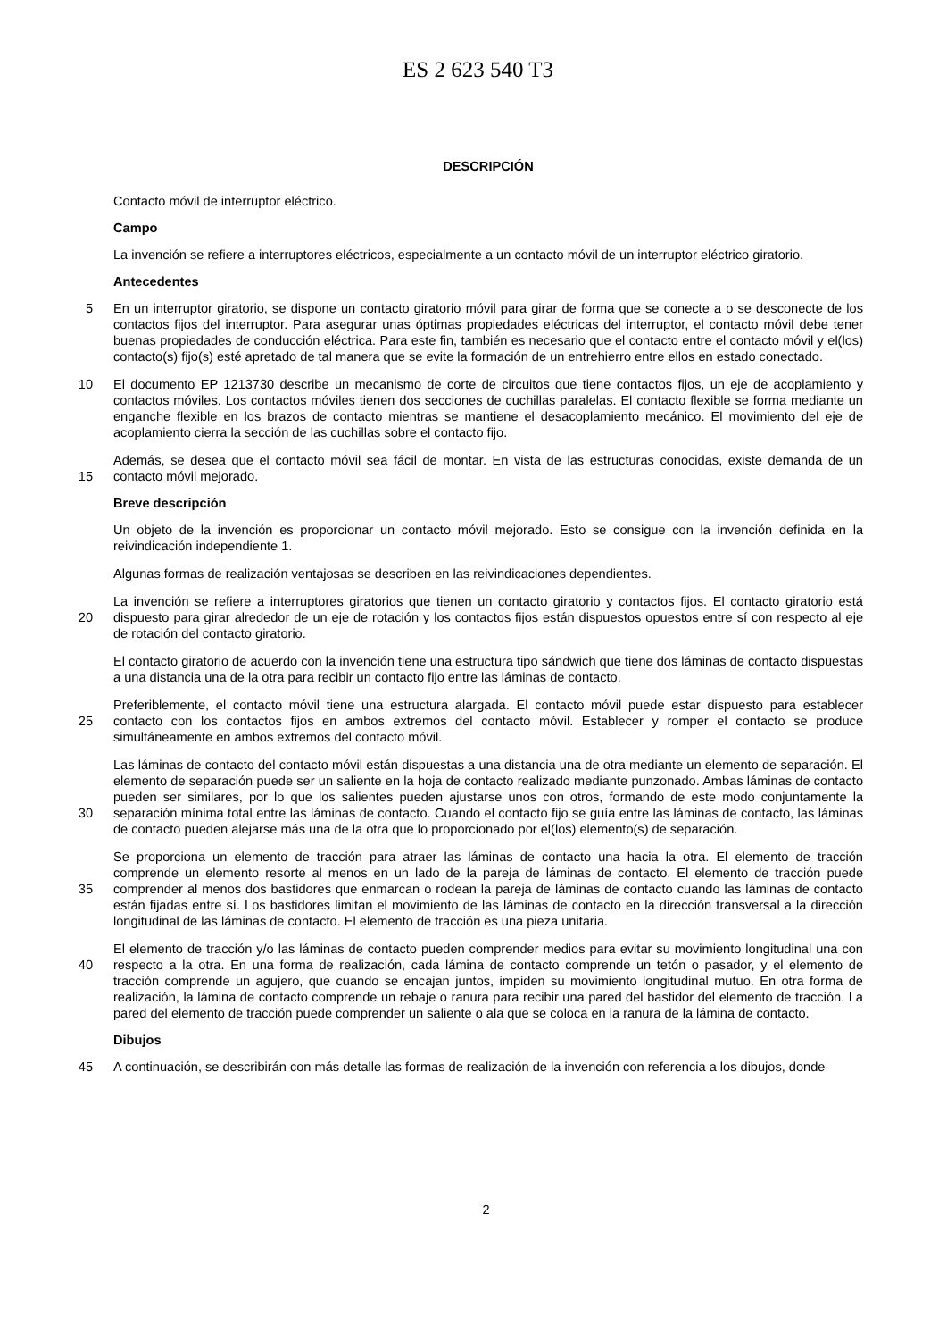ES 2 623 540 T3
DESCRIPCIÓN
Contacto móvil de interruptor eléctrico.
Campo
La invención se refiere a interruptores eléctricos, especialmente a un contacto móvil de un interruptor eléctrico giratorio.
Antecedentes
5 En un interruptor giratorio, se dispone un contacto giratorio móvil para girar de forma que se conecte a o se desconecte de los contactos fijos del interruptor. Para asegurar unas óptimas propiedades eléctricas del interruptor, el contacto móvil debe tener buenas propiedades de conducción eléctrica. Para este fin, también es necesario que el contacto entre el contacto móvil y el(los) contacto(s) fijo(s) esté apretado de tal manera que se evite la formación de un entrehierro entre ellos en estado conectado.
10 El documento EP 1213730 describe un mecanismo de corte de circuitos que tiene contactos fijos, un eje de acoplamiento y contactos móviles. Los contactos móviles tienen dos secciones de cuchillas paralelas. El contacto flexible se forma mediante un enganche flexible en los brazos de contacto mientras se mantiene el desacoplamiento mecánico. El movimiento del eje de acoplamiento cierra la sección de las cuchillas sobre el contacto fijo.
Además, se desea que el contacto móvil sea fácil de montar. En vista de las estructuras conocidas, existe demanda
15
de un contacto móvil mejorado.
Breve descripción
Un objeto de la invención es proporcionar un contacto móvil mejorado. Esto se consigue con la invención definida en la reivindicación independiente 1.
Algunas formas de realización ventajosas se describen en las reivindicaciones dependientes.
20
La invención se refiere a interruptores giratorios que tienen un contacto giratorio y contactos fijos. El contacto giratorio está dispuesto para girar alrededor de un eje de rotación y los contactos fijos están dispuestos opuestos entre sí con respecto al eje de rotación del contacto giratorio.
El contacto giratorio de acuerdo con la invención tiene una estructura tipo sándwich que tiene dos láminas de contacto dispuestas a una distancia una de la otra para recibir un contacto fijo entre las láminas de contacto.
25
Preferiblemente, el contacto móvil tiene una estructura alargada. El contacto móvil puede estar dispuesto para establecer contacto con los contactos fijos en ambos extremos del contacto móvil. Establecer y romper el contacto se produce simultáneamente en ambos extremos del contacto móvil.
30
Las láminas de contacto del contacto móvil están dispuestas a una distancia una de otra mediante un elemento de separación. El elemento de separación puede ser un saliente en la hoja de contacto realizado mediante punzonado. Ambas láminas de contacto pueden ser similares, por lo que los salientes pueden ajustarse unos con otros, formando de este modo conjuntamente la separación mínima total entre las láminas de contacto. Cuando el contacto fijo se guía entre las láminas de contacto, las láminas de contacto pueden alejarse más una de la otra que lo proporcionado por el(los) elemento(s) de separación.
35
Se proporciona un elemento de tracción para atraer las láminas de contacto una hacia la otra. El elemento de tracción comprende un elemento resorte al menos en un lado de la pareja de láminas de contacto. El elemento de tracción puede comprender al menos dos bastidores que enmarcan o rodean la pareja de láminas de contacto cuando las láminas de contacto están fijadas entre sí. Los bastidores limitan el movimiento de las láminas de contacto en la dirección transversal a la dirección longitudinal de las láminas de contacto. El elemento de tracción es una pieza unitaria.
40
El elemento de tracción y/o las láminas de contacto pueden comprender medios para evitar su movimiento longitudinal una con respecto a la otra. En una forma de realización, cada lámina de contacto comprende un tetón o pasador, y el elemento de tracción comprende un agujero, que cuando se encajan juntos, impiden su movimiento longitudinal mutuo. En otra forma de realización, la lámina de contacto comprende un rebaje o ranura para recibir una pared del bastidor del elemento de tracción. La pared del elemento de tracción puede comprender un saliente o ala que se coloca en la ranura de la lámina de contacto.
Dibujos
45 A continuación, se describirán con más detalle las formas de realización de la invención con referencia a los dibujos, donde
2